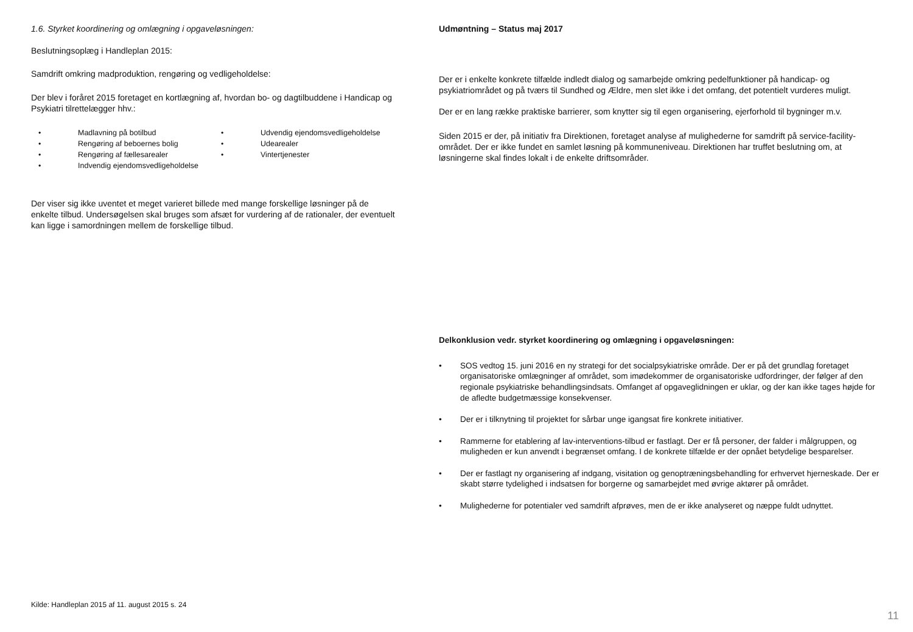1.6. Styrket koordinering og omlægning i opgaveløsningen:
Beslutningsoplæg i Handleplan 2015:
Samdrift omkring madproduktion, rengøring og vedligeholdelse:
Der blev i foråret 2015 foretaget en kortlægning af, hvordan bo- og dagtilbuddene i Handicap og Psykiatri tilrettelægger hhv.:
• Madlavning på botilbud
• Rengøring af beboernes bolig
• Rengøring af fællesarealer
• Indvendig ejendomsvedligeholdelse
• Udvendig ejendomsvedligeholdelse
• Udearealer
• Vintertjenester
Der viser sig ikke uventet et meget varieret billede med mange forskellige løsninger på de enkelte tilbud. Undersøgelsen skal bruges som afsæt for vurdering af de rationaler, der eventuelt kan ligge i samordningen mellem de forskellige tilbud.
Kilde: Handleplan 2015 af 11. august 2015 s. 24
Udmøntning – Status maj 2017
Der er i enkelte konkrete tilfælde indledt dialog og samarbejde omkring pedelfunktioner på handicap- og psykiatriområdet og på tværs til Sundhed og Ældre, men slet ikke i det omfang, det potentielt vurderes muligt.
Der er en lang række praktiske barrierer, som knytter sig til egen organisering, ejerforhold til bygninger m.v.
Siden 2015 er der, på initiativ fra Direktionen, foretaget analyse af mulighederne for samdrift på service-facility-området. Der er ikke fundet en samlet løsning på kommuneniveau. Direktionen har truffet beslutning om, at løsningerne skal findes lokalt i de enkelte driftsområder.
Delkonklusion vedr. styrket koordinering og omlægning i opgaveløsningen:
• SOS vedtog 15. juni 2016 en ny strategi for det socialpsykiatriske område. Der er på det grundlag foretaget organisatoriske omlægninger af området, som imødekommer de organisatoriske udfordringer, der følger af den regionale psykiatriske behandlingsindsats. Omfanget af opgaveglidningen er uklar, og der kan ikke tages højde for de afledte budgetmæssige konsekvenser.
• Der er i tilknytning til projektet for sårbar unge igangsat fire konkrete initiativer.
• Rammerne for etablering af lav-interventions-tilbud er fastlagt. Der er få personer, der falder i målgruppen, og muligheden er kun anvendt i begrænset omfang. I de konkrete tilfælde er der opnået betydelige besparelser.
• Der er fastlagt ny organisering af indgang, visitation og genoptræningsbehandling for erhvervet hjerneskade. Der er skabt større tydelighed i indsatsen for borgerne og samarbejdet med øvrige aktører på området.
• Mulighederne for potentialer ved samdrift afprøves, men de er ikke analyseret og næppe fuldt udnyttet.
11